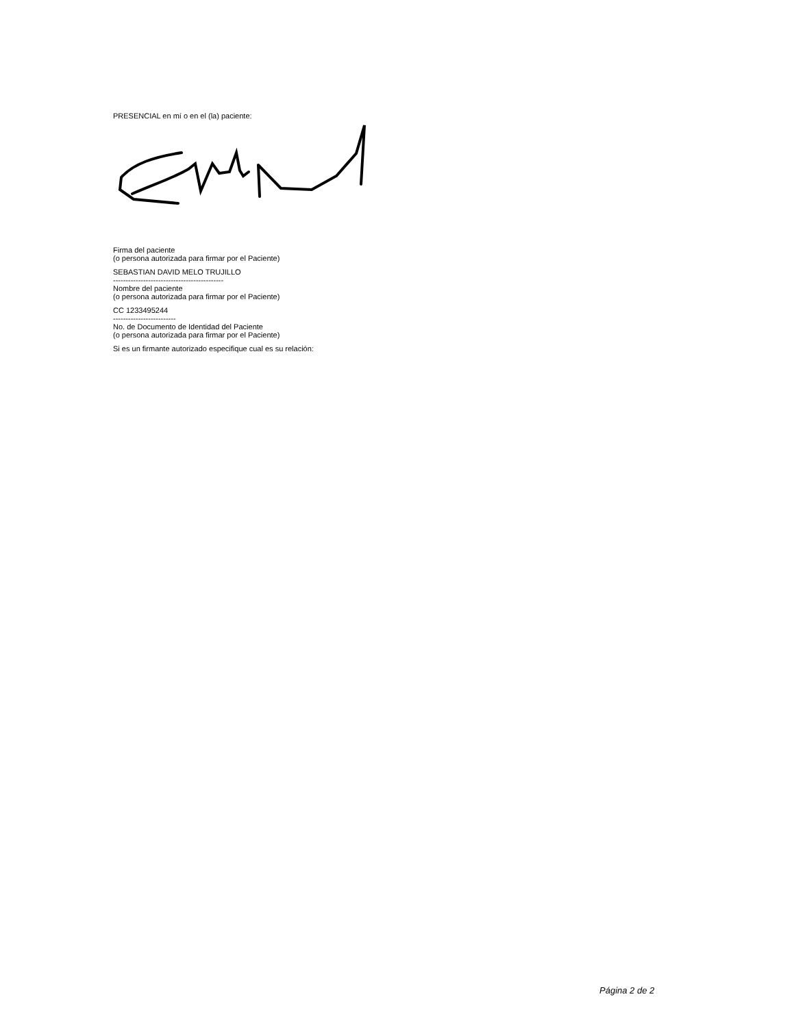PRESENCIAL en mí o en el (la) paciente:
Firma del paciente
(o persona autorizada para firmar por el Paciente)
SEBASTIAN DAVID MELO TRUJILLO
--------------------------------------------
Nombre del paciente
(o persona autorizada para firmar por el Paciente)
CC 1233495244
-------------------------
No. de Documento de Identidad del Paciente
(o persona autorizada para firmar por el Paciente)
Si es un firmante autorizado especifique cual es su relación:
Página 2 de 2